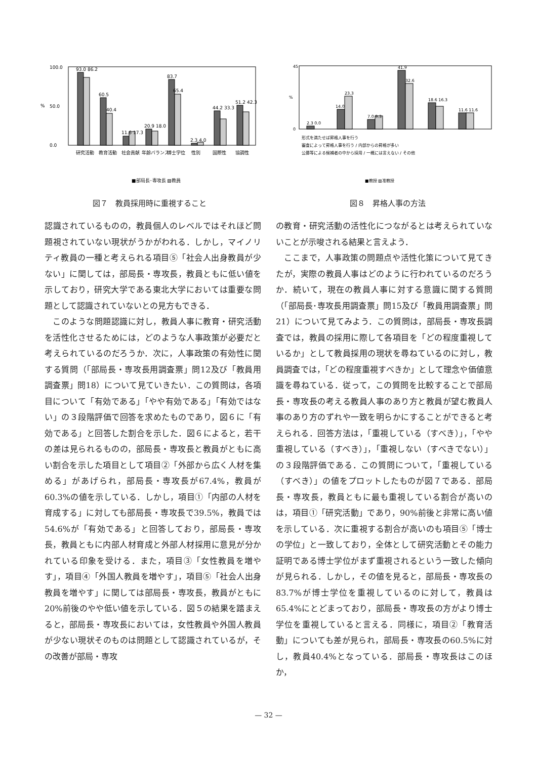%
100.0
0.0
50.0
93.0 86.2
60.5
40.4
11.6 17.3
20.9 18.0
83.7
65.4
2.3 4.0
44.2 33.3
51.2 42.3
研究活動
教育活動
社会貢献
年齢バランス
博士学位
性別
国際性
協調性
■部局長･専攻長 ▨教員
図７　教員採用時に重視すること
%
45
0
2.3 0.0
14.0
23.3
7.0 9.3
41.9
32.6
18.6 16.3
11.6 11.6
形式を満たせば昇格人事を行う
審査によって昇格人事を行う / 内部からの昇格が多い
公募等による候補者の中から採用 / 一概には言えない / その他
■教授 ▨准教授
図８　昇格人事の方法
認識されているものの，教員個人のレベルではそれほど問題視されていない現状がうかがわれる．しかし，マイノリティ教員の一種と考えられる項目⑤「社会人出身教員が少ない」に関しては，部局長・専攻長，教員ともに低い値を示しており，研究大学である東北大学においては重要な問題として認識されていないとの見方もできる．
このような問題認識に対し，教員人事に教育・研究活動を活性化させるためには，どのような人事政策が必要だと考えられているのだろうか．次に，人事政策の有効性に関する質問（「部局長・専攻長用調査票」問12及び「教員用調査票」問18）について見ていきたい．この質問は，各項目について「有効である」「やや有効である」「有効ではない」の３段階評価で回答を求めたものであり，図６に「有効である」と回答した割合を示した．図６によると，若干の差は見られるものの，部局長・専攻長と教員がともに高い割合を示した項目として項目②「外部から広く人材を集める」があげられ，部局長・専攻長が67.4%，教員が60.3%の値を示している．しかし，項目①「内部の人材を育成する」に対しても部局長・専攻長で39.5%，教員では54.6%が「有効である」と回答しており，部局長・専攻長，教員ともに内部人材育成と外部人材採用に意見が分かれている印象を受ける．また，項目③「女性教員を増やす」，項目④「外国人教員を増やす」，項目⑤「社会人出身教員を増やす」に関しては部局長・専攻長，教員がともに20%前後のやや低い値を示している．図５の結果を踏まえると，部局長・専攻長においては，女性教員や外国人教員が少ない現状そのものは問題として認識されているが，その改善が部局・専攻
の教育・研究活動の活性化につながるとは考えられていないことが示唆される結果と言えよう．
ここまで，人事政策の問題点や活性化策について見てきたが，実際の教員人事はどのように行われているのだろうか．続いて，現在の教員人事に対する意識に関する質問（「部局長･専攻長用調査票」問15及び「教員用調査票」問21）について見てみよう．この質問は，部局長・専攻長調査では，教員の採用に際して各項目を「どの程度重視しているか」として教員採用の現状を尋ねているのに対し，教員調査では，「どの程度重視すべきか」として理念や価値意識を尋ねている．従って，この質問を比較することで部局長・専攻長の考える教員人事のあり方と教員が望む教員人事のあり方のずれや一致を明らかにすることができると考えられる．回答方法は，「重視している（すべき）」，「やや重視している（すべき）」，「重視しない（すべきでない）」の３段階評価である．この質問について，「重視している（すべき）」の値をプロットしたものが図７である．部局長・専攻長，教員ともに最も重視している割合が高いのは，項目①「研究活動」であり，90%前後と非常に高い値を示している．次に重視する割合が高いのも項目⑤「博士の学位」と一致しており，全体として研究活動とその能力証明である博士学位がまず重視されるという一致した傾向が見られる．しかし，その値を見ると，部局長・専攻長の83.7%が博士学位を重視しているのに対して，教員は65.4%にとどまっており，部局長・専攻長の方がより博士学位を重視していると言える．同様に，項目②「教育活動」についても差が見られ，部局長・専攻長の60.5%に対し，教員40.4%となっている．部局長・専攻長はこのほか，
— 32 —